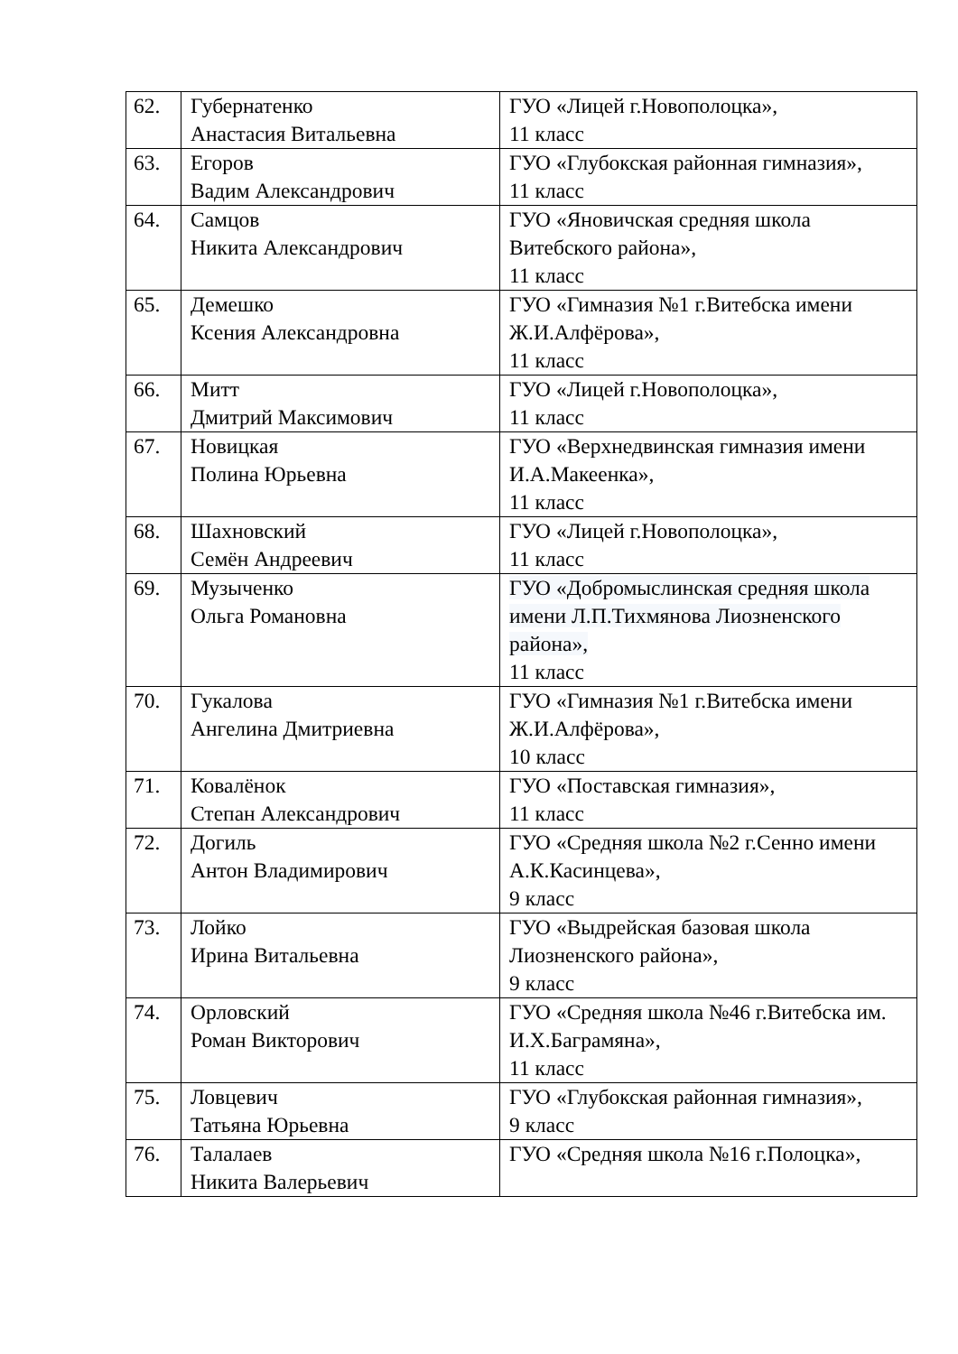| 62. | Губернатенко Анастасия Витальевна | ГУО «Лицей г.Новополоцка», 11 класс |
| 63. | Егоров Вадим Александрович | ГУО «Глубокская районная гимназия», 11 класс |
| 64. | Самцов Никита Александрович | ГУО «Яновичская средняя школа Витебского района», 11 класс |
| 65. | Демешко Ксения Александровна | ГУО «Гимназия №1 г.Витебска имени Ж.И.Алфёрова», 11 класс |
| 66. | Митт Дмитрий Максимович | ГУО «Лицей г.Новополоцка», 11 класс |
| 67. | Новицкая Полина Юрьевна | ГУО «Верхнедвинская гимназия имени И.А.Макеенка», 11 класс |
| 68. | Шахновский Семён Андреевич | ГУО «Лицей г.Новополоцка», 11 класс |
| 69. | Музыченко Ольга Романовна | ГУО «Добромыслинская средняя школа имени Л.П.Тихмянова Лиозненского района», 11 класс |
| 70. | Гукалова Ангелина Дмитриевна | ГУО «Гимназия №1 г.Витебска имени Ж.И.Алфёрова», 10 класс |
| 71. | Ковалёнок Степан Александрович | ГУО «Поставская гимназия», 11 класс |
| 72. | Догиль Антон Владимирович | ГУО «Средняя школа №2 г.Сенно имени А.К.Касинцева», 9 класс |
| 73. | Лойко Ирина Витальевна | ГУО «Выдрейская базовая школа Лиозненского района», 9 класс |
| 74. | Орловский Роман Викторович | ГУО «Средняя школа №46 г.Витебска им. И.Х.Баграмяна», 11 класс |
| 75. | Ловцевич Татьяна Юрьевна | ГУО «Глубокская районная гимназия», 9 класс |
| 76. | Талалаев Никита Валерьевич | ГУО «Средняя школа №16 г.Полоцка», |